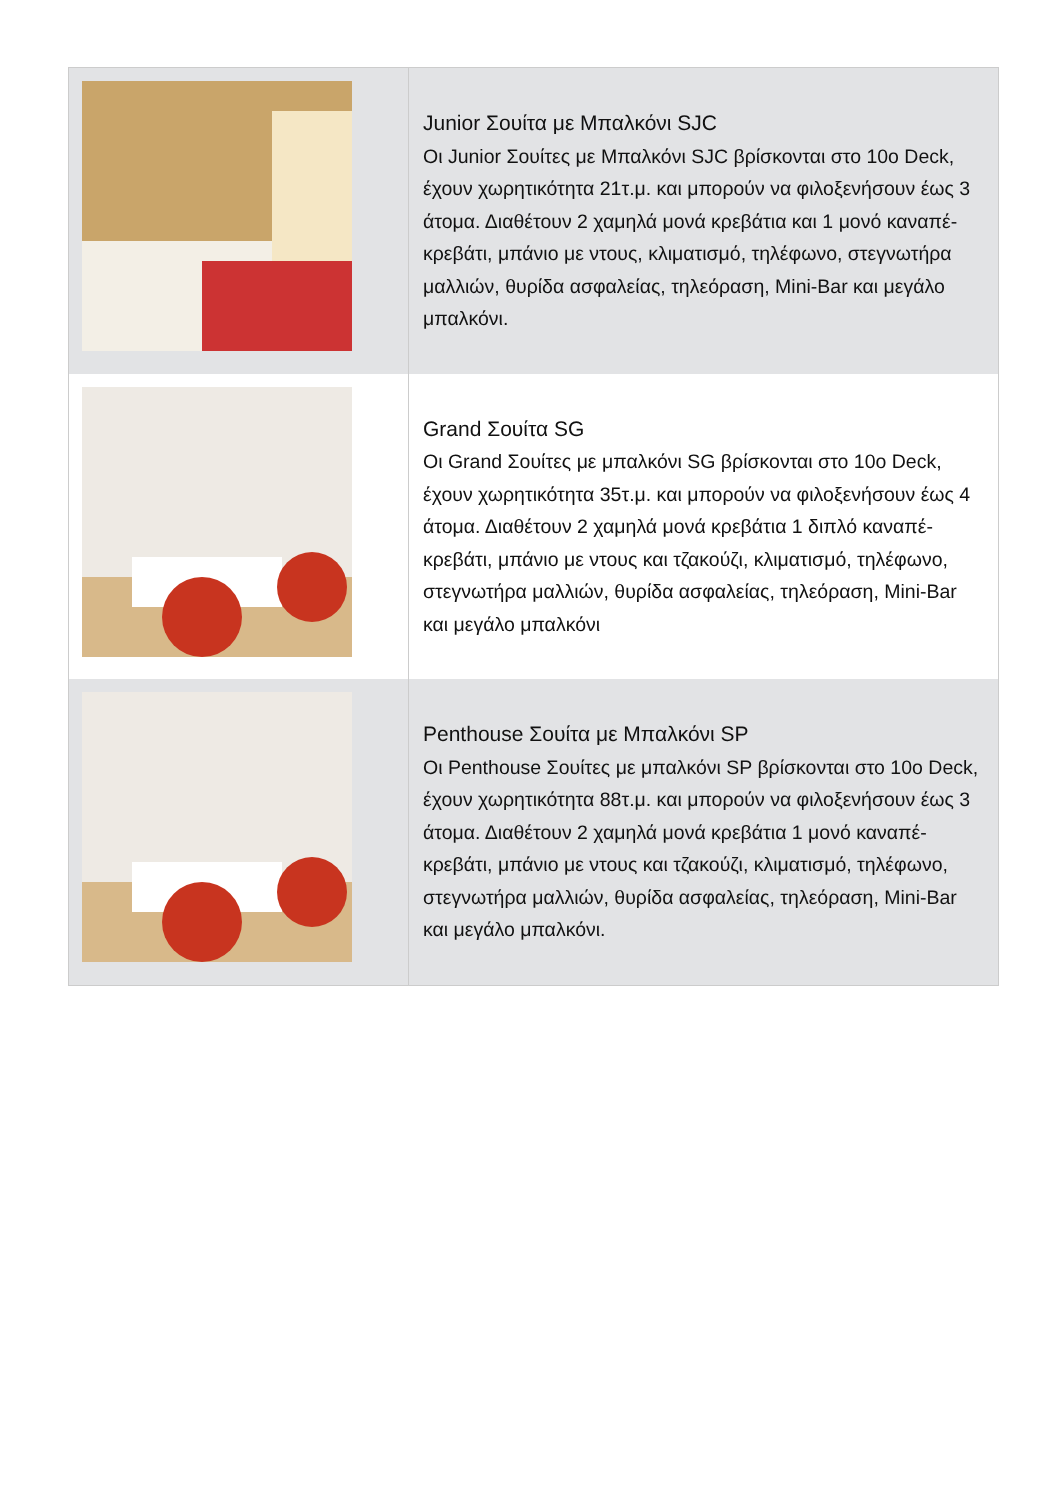| | Junior Σουίτα με Μπαλκόνι SJC Οι Junior Σουίτες με Μπαλκόνι SJC βρίσκονται στο 10ο Deck, έχουν χωρητικότητα 21τ.μ. και μπορούν να φιλοξενήσουν έως 3 άτομα. Διαθέτουν 2 χαμηλά μονά κρεβάτια και 1 μονό καναπέ-κρεβάτι, μπάνιο με ντους, κλιματισμό, τηλέφωνο, στεγνωτήρα μαλλιών, θυρίδα ασφαλείας, τηλεόραση, Mini-Bar και μεγάλο μπαλκόνι. |
| | Grand Σουίτα SG Οι Grand Σουίτες με μπαλκόνι SG βρίσκονται στο 10ο Deck, έχουν χωρητικότητα 35τ.μ. και μπορούν να φιλοξενήσουν έως 4 άτομα. Διαθέτουν 2 χαμηλά μονά κρεβάτια 1 διπλό καναπέ-κρεβάτι, μπάνιο με ντους και τζακούζι, κλιματισμό, τηλέφωνο, στεγνωτήρα μαλλιών, θυρίδα ασφαλείας, τηλεόραση, Mini-Bar και μεγάλο μπαλκόνι |
| | Penthouse Σουίτα με Μπαλκόνι SP Οι Penthouse Σουίτες με μπαλκόνι SP βρίσκονται στο 10ο Deck, έχουν χωρητικότητα 88τ.μ. και μπορούν να φιλοξενήσουν έως 3 άτομα. Διαθέτουν 2 χαμηλά μονά κρεβάτια 1 μονό καναπέ-κρεβάτι, μπάνιο με ντους και τζακούζι, κλιματισμό, τηλέφωνο, στεγνωτήρα μαλλιών, θυρίδα ασφαλείας, τηλεόραση, Mini-Bar και μεγάλο μπαλκόνι. |